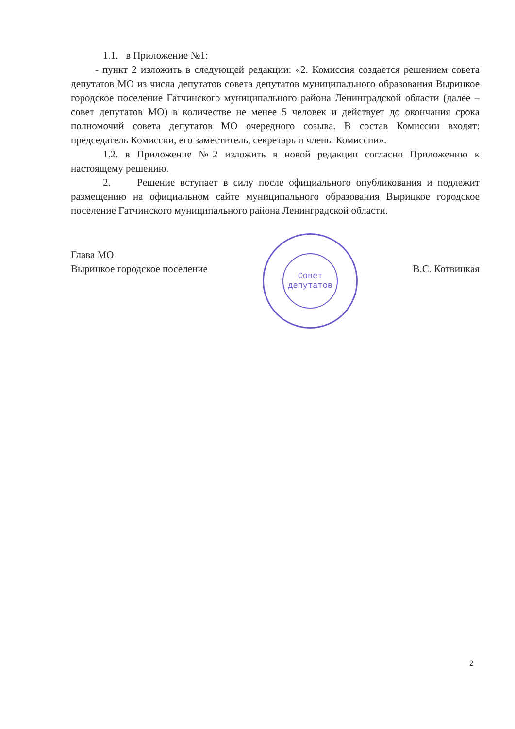1.1. в Приложение №1:
- пункт 2 изложить в следующей редакции: «2. Комиссия создается решением совета депутатов МО из числа депутатов совета депутатов муниципального образования Вырицкое городское поселение Гатчинского муниципального района Ленинградской области (далее – совет депутатов МО) в количестве не менее 5 человек и действует до окончания срока полномочий совета депутатов МО очередного созыва. В состав Комиссии входят: председатель Комиссии, его заместитель, секретарь и члены Комиссии».
1.2. в Приложение №2 изложить в новой редакции согласно Приложению к настоящему решению.
2. Решение вступает в силу после официального опубликования и подлежит размещению на официальном сайте муниципального образования Вырицкое городское поселение Гатчинского муниципального района Ленинградской области.
Глава МО
Вырицкое городское поселение
Совет
депутатов
В.С. Котвицкая
2